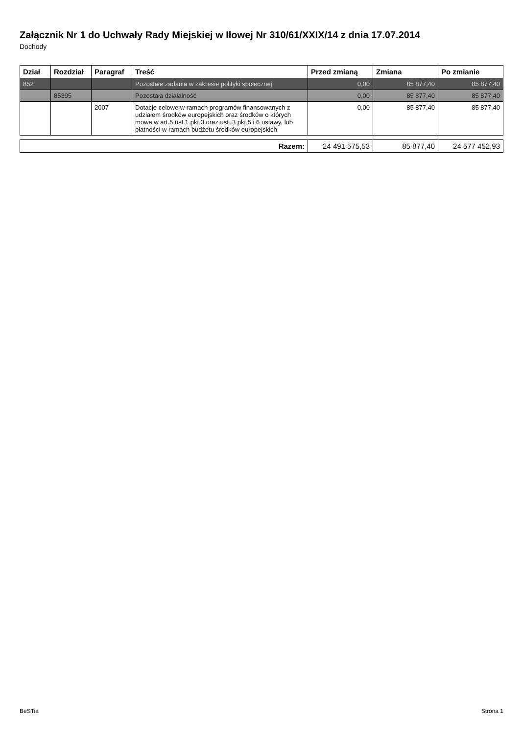Załącznik Nr 1 do Uchwały Rady Miejskiej w Iłowej Nr 310/61/XXIX/14 z dnia 17.07.2014
Dochody
| Dział | Rozdział | Paragraf | Treść | Przed zmianą | Zmiana | Po zmianie |
| --- | --- | --- | --- | --- | --- | --- |
| 852 | | | Pozostałe zadania w zakresie polityki społecznej | 0,00 | 85 877,40 | 85 877,40 |
| | 85395 | | Pozostała działalność | 0,00 | 85 877,40 | 85 877,40 |
| | | 2007 | Dotacje celowe w ramach programów finansowanych z udziałem środków europejskich oraz środków o których mowa w art.5 ust.1 pkt 3 oraz ust. 3 pkt 5 i 6 ustawy, lub płatności w ramach budżetu środków europejskich | 0,00 | 85 877,40 | 85 877,40 |
| Razem: | 24 491 575,53 | 85 877,40 | 24 577 452,93 |
BeSTia Strona 1